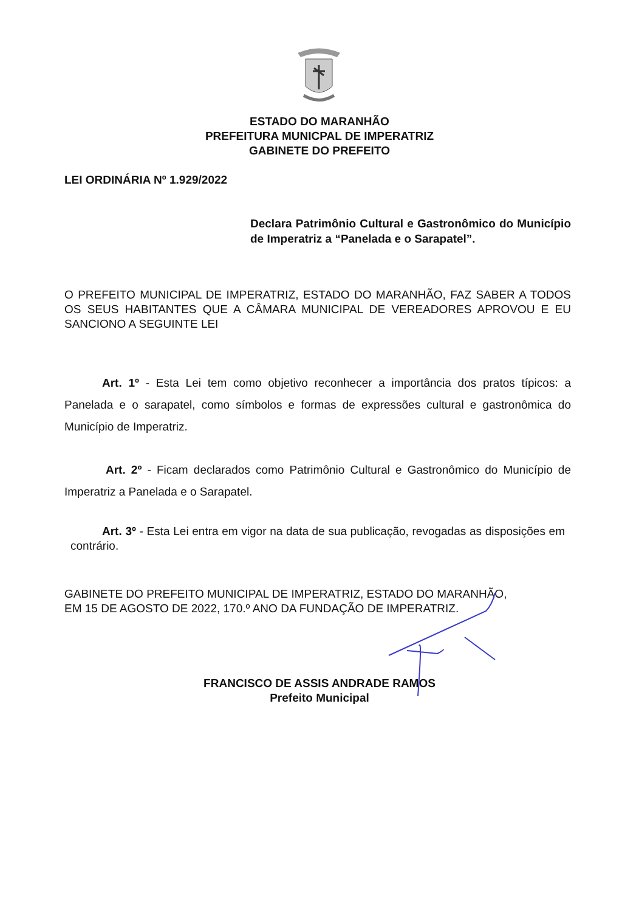ESTADO DO MARANHÃO
PREFEITURA MUNICPAL DE IMPERATRIZ
GABINETE DO PREFEITO
LEI ORDINÁRIA Nº 1.929/2022
Declara Patrimônio Cultural e Gastronômico do Município de Imperatriz a “Panelada e o Sarapatel”.
O PREFEITO MUNICIPAL DE IMPERATRIZ, ESTADO DO MARANHÃO, FAZ SABER A TODOS OS SEUS HABITANTES QUE A CÂMARA MUNICIPAL DE VEREADORES APROVOU E EU SANCIONO A SEGUINTE LEI
Art. 1º - Esta Lei tem como objetivo reconhecer a importância dos pratos típicos: a Panelada e o sarapatel, como símbolos e formas de expressões cultural e gastronômica do Município de Imperatriz.
Art. 2º - Ficam declarados como Patrimônio Cultural e Gastronômico do Município de Imperatriz a Panelada e o Sarapatel.
Art. 3º - Esta Lei entra em vigor na data de sua publicação, revogadas as disposições em contrário.
GABINETE DO PREFEITO MUNICIPAL DE IMPERATRIZ, ESTADO DO MARANHÃO,
EM 15 DE AGOSTO DE 2022, 170.º ANO DA FUNDAÇÃO DE IMPERATRIZ.
FRANCISCO DE ASSIS ANDRADE RAMOS
Prefeito Municipal